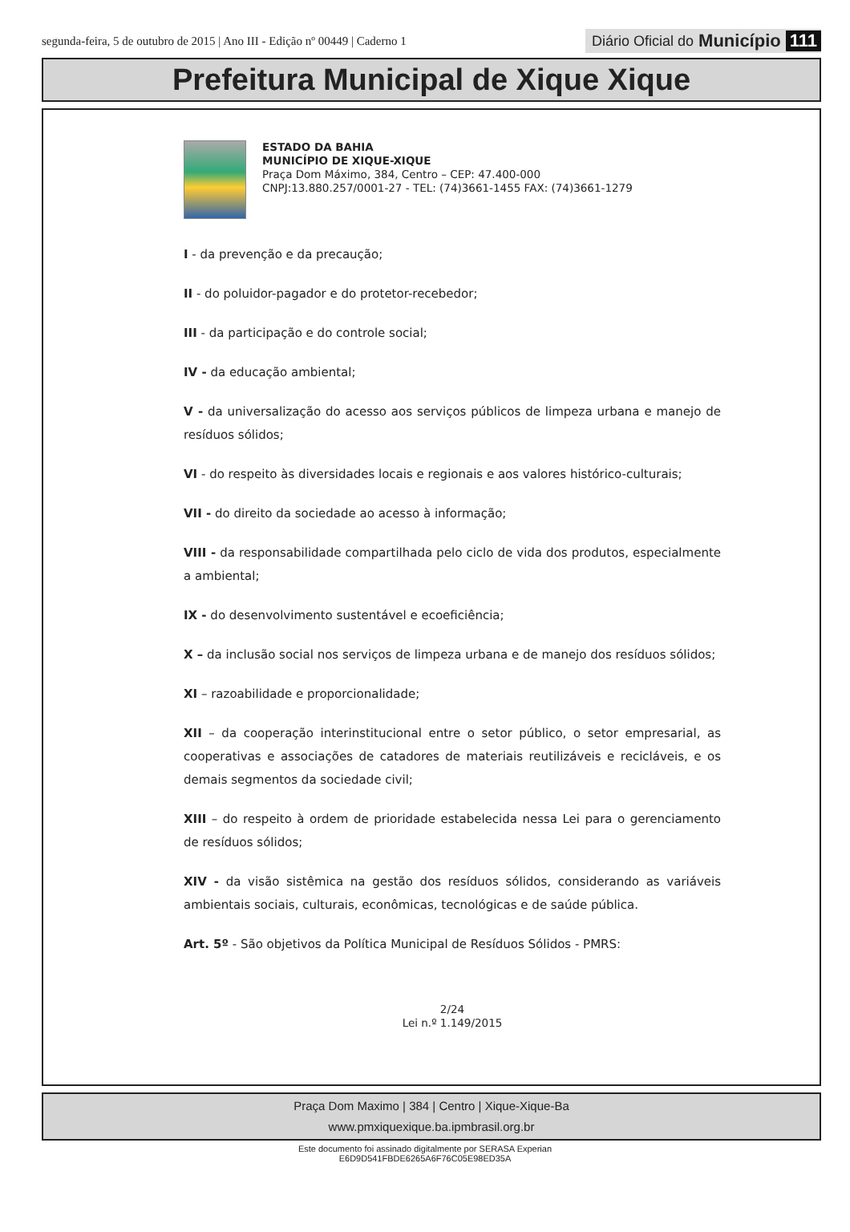segunda-feira, 5 de outubro de 2015 | Ano III - Edição nº 00449 | Caderno 1
Diário Oficial do Município 111
Prefeitura Municipal de Xique Xique
ESTADO DA BAHIA
MUNICÍPIO DE XIQUE-XIQUE
Praça Dom Máximo, 384, Centro – CEP: 47.400-000
CNPJ:13.880.257/0001-27 - TEL: (74)3661-1455 FAX: (74)3661-1279
I - da prevenção e da precaução;
II - do poluidor-pagador e do protetor-recebedor;
III - da participação e do controle social;
IV - da educação ambiental;
V - da universalização do acesso aos serviços públicos de limpeza urbana e manejo de resíduos sólidos;
VI - do respeito às diversidades locais e regionais e aos valores histórico-culturais;
VII - do direito da sociedade ao acesso à informação;
VIII - da responsabilidade compartilhada pelo ciclo de vida dos produtos, especialmente a ambiental;
IX - do desenvolvimento sustentável e ecoeficiência;
X – da inclusão social nos serviços de limpeza urbana e de manejo dos resíduos sólidos;
XI – razoabilidade e proporcionalidade;
XII – da cooperação interinstitucional entre o setor público, o setor empresarial, as cooperativas e associações de catadores de materiais reutilizáveis e recicláveis, e os demais segmentos da sociedade civil;
XIII – do respeito à ordem de prioridade estabelecida nessa Lei para o gerenciamento de resíduos sólidos;
XIV - da visão sistêmica na gestão dos resíduos sólidos, considerando as variáveis ambientais sociais, culturais, econômicas, tecnológicas e de saúde pública.
Art. 5º - São objetivos da Política Municipal de Resíduos Sólidos - PMRS:
2/24
Lei n.º 1.149/2015
Praça Dom Maximo | 384 | Centro | Xique-Xique-Ba
www.pmxiquexique.ba.ipmbrasil.org.br
Este documento foi assinado digitalmente por SERASA Experian
E6D9D541FBDE6265A6F76C05E98ED35A